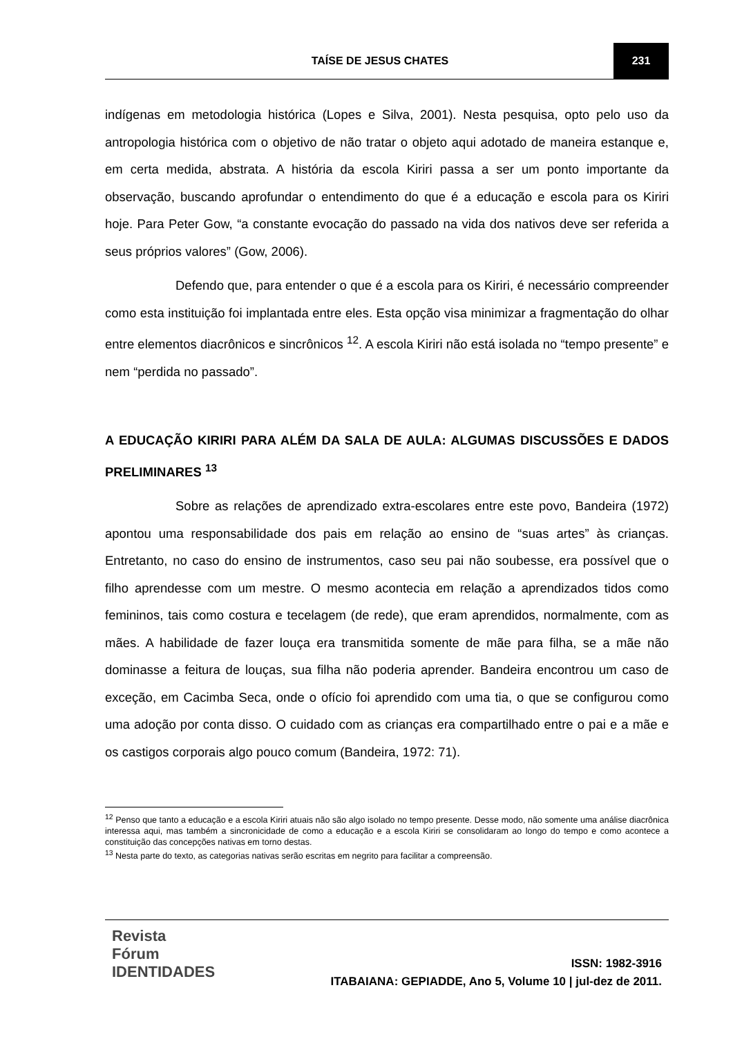TAÍSE DE JESUS CHATES 231
indígenas em metodologia histórica (Lopes e Silva, 2001). Nesta pesquisa, opto pelo uso da antropologia histórica com o objetivo de não tratar o objeto aqui adotado de maneira estanque e, em certa medida, abstrata. A história da escola Kiriri passa a ser um ponto importante da observação, buscando aprofundar o entendimento do que é a educação e escola para os Kiriri hoje. Para Peter Gow, “a constante evocação do passado na vida dos nativos deve ser referida a seus próprios valores” (Gow, 2006).
Defendo que, para entender o que é a escola para os Kiriri, é necessário compreender como esta instituição foi implantada entre eles. Esta opção visa minimizar a fragmentação do olhar entre elementos diacrônicos e sincrônicos <sup>12</sup>. A escola Kiriri não está isolada no “tempo presente” e nem “perdida no passado”.
A EDUCAÇÃO KIRIRI PARA ALÉM DA SALA DE AULA: ALGUMAS DISCUSSÕES E DADOS PRELIMINARES <sup>13</sup>
Sobre as relações de aprendizado extra-escolares entre este povo, Bandeira (1972) apontou uma responsabilidade dos pais em relação ao ensino de “suas artes” às crianças. Entretanto, no caso do ensino de instrumentos, caso seu pai não soubesse, era possível que o filho aprendesse com um mestre. O mesmo acontecia em relação a aprendizados tidos como femininos, tais como costura e tecelagem (de rede), que eram aprendidos, normalmente, com as mães. A habilidade de fazer louça era transmitida somente de mãe para filha, se a mãe não dominasse a feitura de louças, sua filha não poderia aprender. Bandeira encontrou um caso de exceção, em Cacimba Seca, onde o ofício foi aprendido com uma tia, o que se configurou como uma adoção por conta disso. O cuidado com as crianças era compartilhado entre o pai e a mãe e os castigos corporais algo pouco comum (Bandeira, 1972: 71).
<sup>12</sup> Penso que tanto a educação e a escola Kiriri atuais não são algo isolado no tempo presente. Desse modo, não somente uma análise diacrônica interessa aqui, mas também a sincronicidade de como a educação e a escola Kiriri se consolidaram ao longo do tempo e como acontece a constituição das concepções nativas em torno destas.
<sup>13</sup> Nesta parte do texto, as categorias nativas serão escritas em negrito para facilitar a compreensão.
Revista Fórum IDENTIDADES
ISSN: 1982-3916
ITABAIANA: GEPIADDE, Ano 5, Volume 10 | jul-dez de 2011.